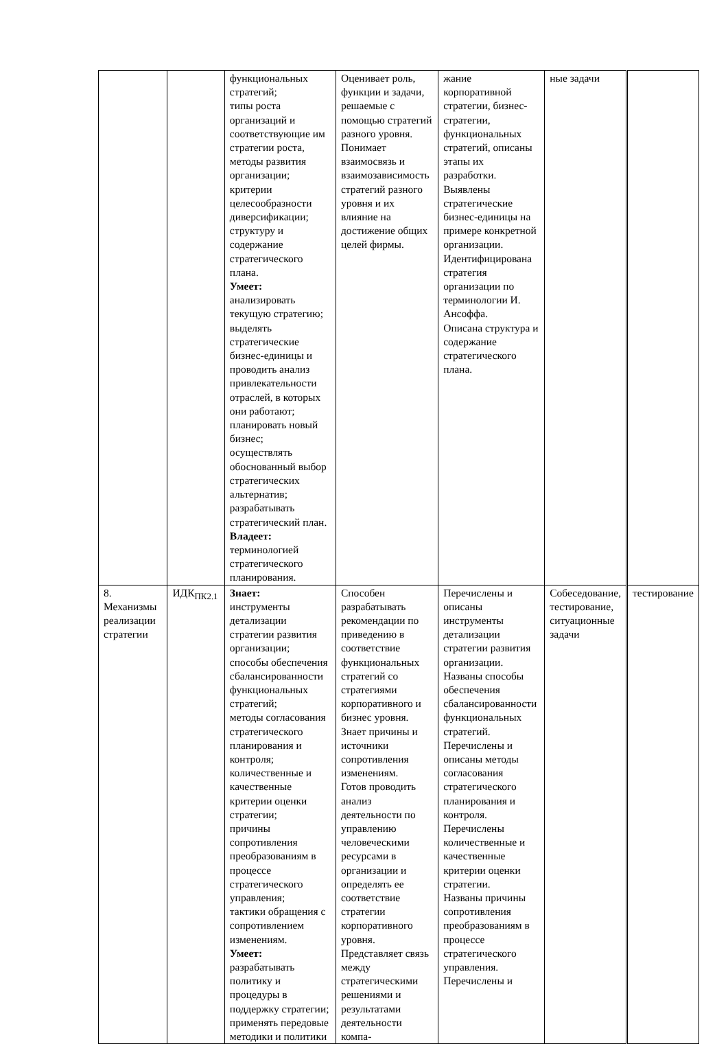| | | функциональных стратегий; типы роста организаций и соответствующие им стратегии роста, методы развития организации; критерии целесообразности диверсификации; структуру и содержание стратегического плана. Умеет: анализировать текущую стратегию; выделять стратегические бизнес-единицы и проводить анализ привлекательности отраслей, в которых они работают; планировать новый бизнес; осуществлять обоснованный выбор стратегических альтернатив; разрабатывать стратегический план. Владеет: терминологией стратегического планирования. | Оценивает роль, функции и задачи, решаемые с помощью стратегий разного уровня. Понимает взаимосвязь и взаимозависимость стратегий разного уровня и их влияние на достижение общих целей фирмы. | жание корпоративной стратегии, бизнес-стратегии, функциональных стратегий, описаны этапы их разработки. Выявлены стратегические бизнес-единицы на примере конкретной организации. Идентифицирована стратегия организации по терминологии И. Ансоффа. Описана структура и содержание стратегического плана. | ные задачи | |
| 8. Механизмы реализации стратегии | ИДК<sub>ПК2.1</sub> | Знает: инструменты детализации стратегии развития организации; способы обеспечения сбалансированности функциональных стратегий; методы согласования стратегического планирования и контроля; количественные и качественные критерии оценки стратегии; причины сопротивления преобразованиям в процессе стратегического управления; тактики обращения с сопротивлением изменениям. Умеет: разрабатывать политику и процедуры в поддержку стратегии; применять передовые методики и политики | Способен разрабатывать рекомендации по приведению в соответствие функциональных стратегий со стратегиями корпоративного и бизнес уровня. Знает причины и источники сопротивления изменениям. Готов проводить анализ деятельности по управлению человеческими ресурсами в организации и определять ее соответствие стратегии корпоративного уровня. Представляет связь между стратегическими решениями и результатами деятельности компа- | Перечислены и описаны инструменты детализации стратегии развития организации. Названы способы обеспечения сбалансированности функциональных стратегий. Перечислены и описаны методы согласования стратегического планирования и контроля. Перечислены количественные и качественные критерии оценки стратегии. Названы причины сопротивления преобразованиям в процессе стратегического управления. Перечислены и | Собеседование, тестирование, ситуационные задачи | тестирование |